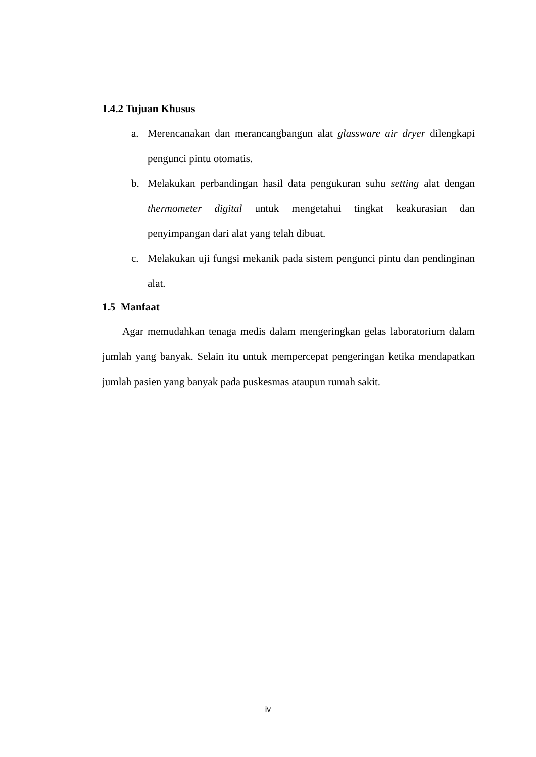1.4.2 Tujuan Khusus
a. Merencanakan dan merancangbangun alat glassware air dryer dilengkapi pengunci pintu otomatis.
b. Melakukan perbandingan hasil data pengukuran suhu setting alat dengan thermometer digital untuk mengetahui tingkat keakurasian dan penyimpangan dari alat yang telah dibuat.
c. Melakukan uji fungsi mekanik pada sistem pengunci pintu dan pendinginan alat.
1.5 Manfaat
Agar memudahkan tenaga medis dalam mengeringkan gelas laboratorium dalam jumlah yang banyak. Selain itu untuk mempercepat pengeringan ketika mendapatkan jumlah pasien yang banyak pada puskesmas ataupun rumah sakit.
iv